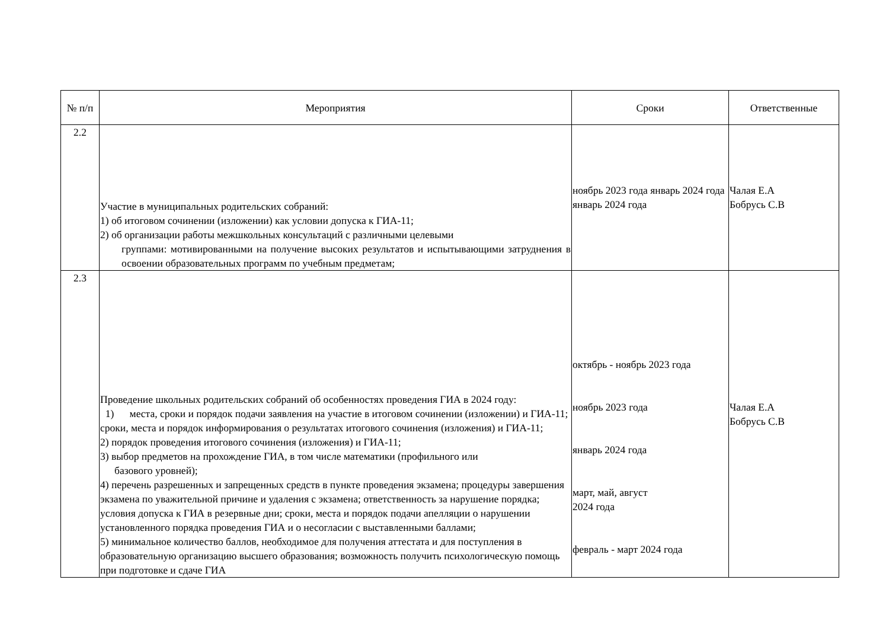| № п/п | Мероприятия | Сроки | Ответственные |
| --- | --- | --- | --- |
| 2.2 | Участие в муниципальных родительских собраний: 1) об итоговом сочинении (изложении) как условии допуска к ГИА-11; 2) об организации работы межшкольных консультаций с различными целевыми группами: мотивированными на получение высоких результатов и испытывающими затруднения в освоении образовательных программ по учебным предметам; | ноябрь 2023 года январь 2024 года январь 2024 года | Чалая Е.А Бобрусь С.В |
| 2.3 | Проведение школьных родительских собраний об особенностях проведения ГИА в 2024 году: 1) места, сроки и порядок подачи заявления на участие в итоговом сочинении (изложении) и ГИА-11; сроки, места и порядок информирования о результатах итогового сочинения (изложения) и ГИА-11; 2) порядок проведения итогового сочинения (изложения) и ГИА-11; 3) выбор предметов на прохождение ГИА, в том числе математики (профильного или базового уровней); 4) перечень разрешенных и запрещенных средств в пункте проведения экзамена; процедуры завершения экзамена по уважительной причине и удаления с экзамена; ответственность за нарушение порядка; условия допуска к ГИА в резервные дни; сроки, места и порядок подачи апелляции о нарушении установленного порядка проведения ГИА и о несогласии с выставленными баллами; 5) минимальное количество баллов, необходимое для получения аттестата и для поступления в образовательную организацию высшего образования; возможность получить психологическую помощь при подготовке и сдаче ГИА | октябрь - ноябрь 2023 года ноябрь 2023 года январь 2024 года март, май, август 2024 года февраль - март 2024 года | Чалая Е.А Бобрусь С.В |